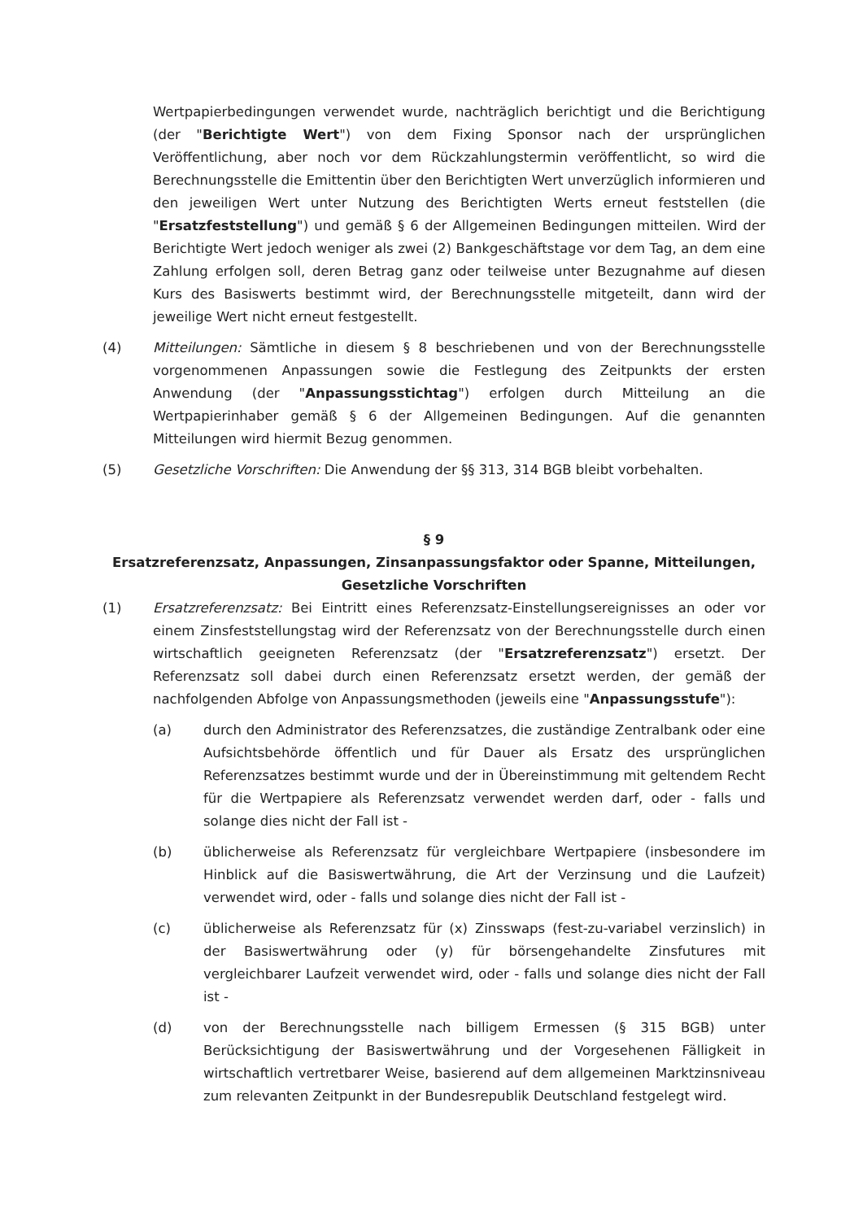Wertpapierbedingungen verwendet wurde, nachträglich berichtigt und die Berichtigung (der "Berichtigte Wert") von dem Fixing Sponsor nach der ursprünglichen Veröffentlichung, aber noch vor dem Rückzahlungstermin veröffentlicht, so wird die Berechnungsstelle die Emittentin über den Berichtigten Wert unverzüglich informieren und den jeweiligen Wert unter Nutzung des Berichtigten Werts erneut feststellen (die "Ersatzfeststellung") und gemäß § 6 der Allgemeinen Bedingungen mitteilen. Wird der Berichtigte Wert jedoch weniger als zwei (2) Bankgeschäftstage vor dem Tag, an dem eine Zahlung erfolgen soll, deren Betrag ganz oder teilweise unter Bezugnahme auf diesen Kurs des Basiswerts bestimmt wird, der Berechnungsstelle mitgeteilt, dann wird der jeweilige Wert nicht erneut festgestellt.
(4) Mitteilungen: Sämtliche in diesem § 8 beschriebenen und von der Berechnungsstelle vorgenommenen Anpassungen sowie die Festlegung des Zeitpunkts der ersten Anwendung (der "Anpassungsstichtag") erfolgen durch Mitteilung an die Wertpapierinhaber gemäß § 6 der Allgemeinen Bedingungen. Auf die genannten Mitteilungen wird hiermit Bezug genommen.
(5) Gesetzliche Vorschriften: Die Anwendung der §§ 313, 314 BGB bleibt vorbehalten.
§ 9
Ersatzreferenzsatz, Anpassungen, Zinsanpassungsfaktor oder Spanne, Mitteilungen,
Gesetzliche Vorschriften
(1) Ersatzreferenzsatz: Bei Eintritt eines Referenzsatz-Einstellungsereignisses an oder vor einem Zinsfeststellungstag wird der Referenzsatz von der Berechnungsstelle durch einen wirtschaftlich geeigneten Referenzsatz (der "Ersatzreferenzsatz") ersetzt. Der Referenzsatz soll dabei durch einen Referenzsatz ersetzt werden, der gemäß der nachfolgenden Abfolge von Anpassungsmethoden (jeweils eine "Anpassungsstufe"):
(a) durch den Administrator des Referenzsatzes, die zuständige Zentralbank oder eine Aufsichtsbehörde öffentlich und für Dauer als Ersatz des ursprünglichen Referenzsatzes bestimmt wurde und der in Übereinstimmung mit geltendem Recht für die Wertpapiere als Referenzsatz verwendet werden darf, oder - falls und solange dies nicht der Fall ist -
(b) üblicherweise als Referenzsatz für vergleichbare Wertpapiere (insbesondere im Hinblick auf die Basiswertwährung, die Art der Verzinsung und die Laufzeit) verwendet wird, oder - falls und solange dies nicht der Fall ist -
(c) üblicherweise als Referenzsatz für (x) Zinsswaps (fest-zu-variabel verzinslich) in der Basiswertwährung oder (y) für börsengehandelte Zinsfutures mit vergleichbarer Laufzeit verwendet wird, oder - falls und solange dies nicht der Fall ist -
(d) von der Berechnungsstelle nach billigem Ermessen (§ 315 BGB) unter Berücksichtigung der Basiswertwährung und der Vorgesehenen Fälligkeit in wirtschaftlich vertretbarer Weise, basierend auf dem allgemeinen Marktzinsniveau zum relevanten Zeitpunkt in der Bundesrepublik Deutschland festgelegt wird.